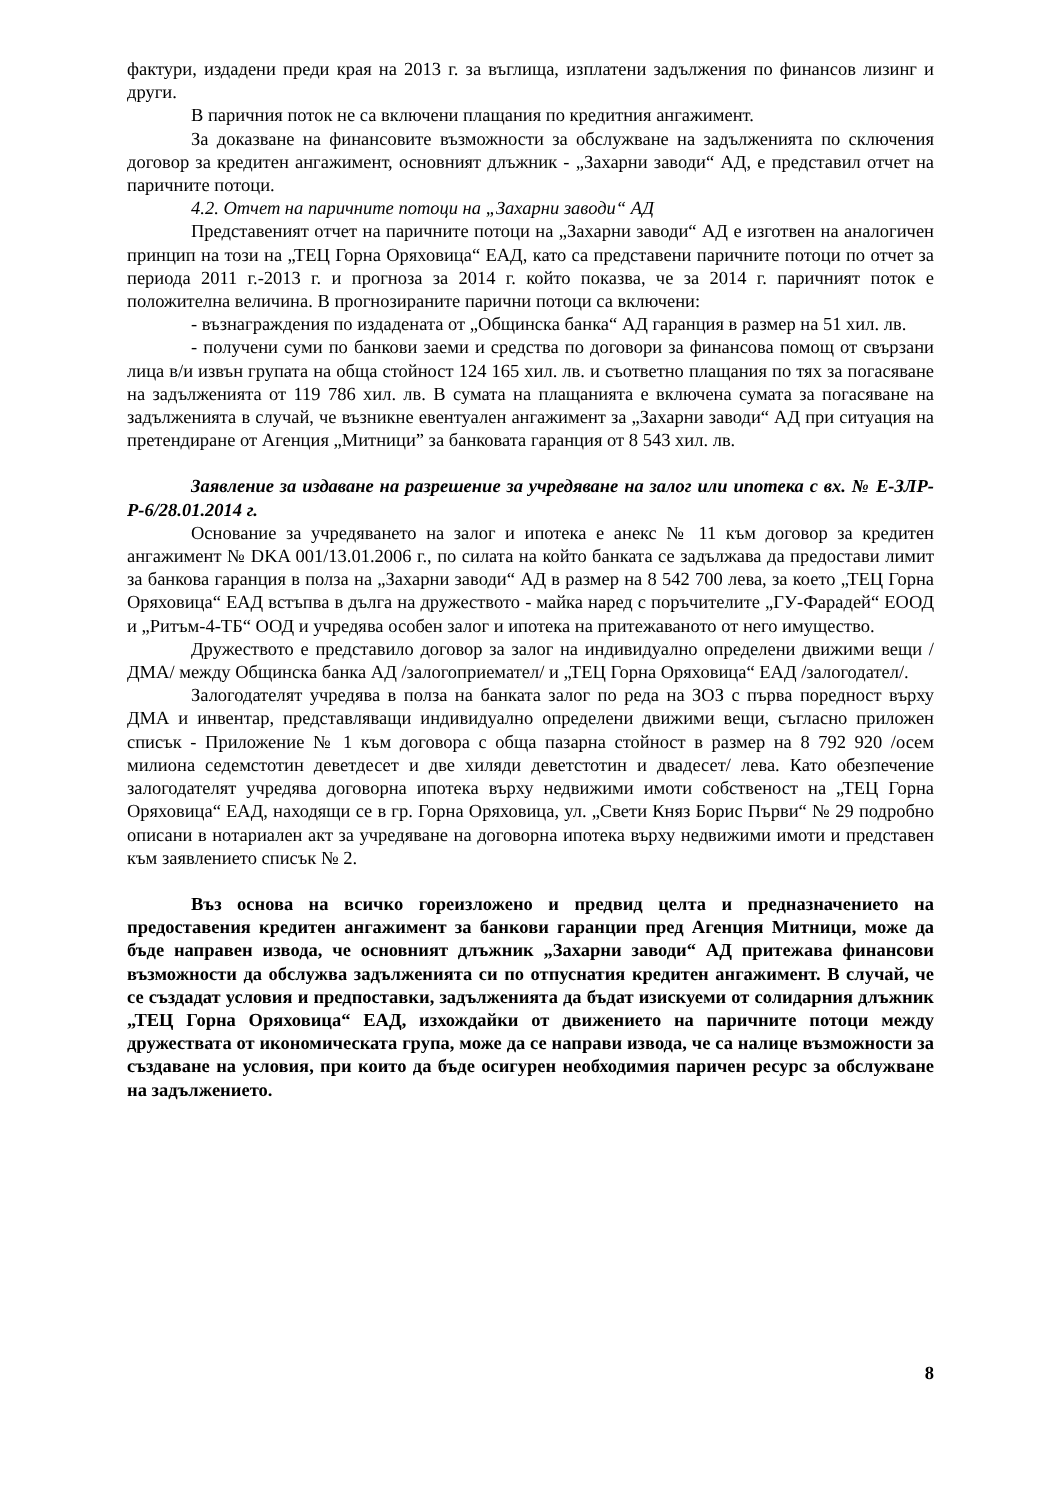фактури, издадени преди края на 2013 г. за въглища, изплатени задължения по финансов лизинг и други.
В паричния поток не са включени плащания по кредитния ангажимент.
За доказване на финансовите възможности за обслужване на задълженията по сключения договор за кредитен ангажимент, основният длъжник - „Захарни заводи“ АД, е представил отчет на паричните потоци.
4.2. Отчет на паричните потоци на „Захарни заводи“ АД
Представеният отчет на паричните потоци на „Захарни заводи“ АД е изготвен на аналогичен принцип на този на „ТЕЦ Горна Оряховица“ ЕАД, като са представени паричните потоци по отчет за периода 2011 г.-2013 г. и прогноза за 2014 г. който показва, че за 2014 г. паричният поток е положителна величина. В прогнозираните парични потоци са включени:
- възнаграждения по издадената от „Общинска банка“ АД гаранция в размер на 51 хил. лв.
- получени суми по банкови заеми и средства по договори за финансова помощ от свързани лица в/и извън групата на обща стойност 124 165 хил. лв. и съответно плащания по тях за погасяване на задълженията от 119 786 хил. лв. В сумата на плащанията е включена сумата за погасяване на задълженията в случай, че възникне евентуален ангажимент за „Захарни заводи“ АД при ситуация на претендиране от Агенция „Митници” за банковата гаранция от 8 543 хил. лв.
Заявление за издаване на разрешение за учредяване на залог или ипотека с вх. № Е-ЗЛР-Р-6/28.01.2014 г.
Основание за учредяването на залог и ипотека е анекс № 11 към договор за кредитен ангажимент № DKA 001/13.01.2006 г., по силата на който банката се задължава да предостави лимит за банкова гаранция в полза на „Захарни заводи“ АД в размер на 8 542 700 лева, за което „ТЕЦ Горна Оряховица“ ЕАД встъпва в дълга на дружеството - майка наред с поръчителите „ГУ-Фарадей“ ЕООД и „Ритъм-4-ТБ“ ООД и учредява особен залог и ипотека на притежаваното от него имущество.
Дружеството е представило договор за залог на индивидуално определени движими вещи /ДМА/ между Общинска банка АД /залогоприемател/ и „ТЕЦ Горна Оряховица“ ЕАД /залогодател/.
Залогодателят учредява в полза на банката залог по реда на ЗОЗ с първа поредност върху ДМА и инвентар, представляващи индивидуално определени движими вещи, съгласно приложен списък - Приложение № 1 към договора с обща пазарна стойност в размер на 8 792 920 /осем милиона седемстотин деветдесет и две хиляди деветстотин и двадесет/ лева. Като обезпечение залогодателят учредява договорна ипотека върху недвижими имоти собственост на „ТЕЦ Горна Оряховица“ ЕАД, находящи се в гр. Горна Оряховица, ул. „Свети Княз Борис Първи“ № 29 подробно описани в нотариален акт за учредяване на договорна ипотека върху недвижими имоти и представен към заявлението списък № 2.
Въз основа на всичко гореизложено и предвид целта и предназначението на предоставения кредитен ангажимент за банкови гаранции пред Агенция Митници, може да бъде направен извода, че основният длъжник „Захарни заводи“ АД притежава финансови възможности да обслужва задълженията си по отпуснатия кредитен ангажимент. В случай, че се създадат условия и предпоставки, задълженията да бъдат изискуеми от солидарния длъжник „ТЕЦ Горна Оряховица“ ЕАД, изхождайки от движението на паричните потоци между дружествата от икономическата група, може да се направи извода, че са налице възможности за създаване на условия, при които да бъде осигурен необходимия паричен ресурс за обслужване на задължението.
8